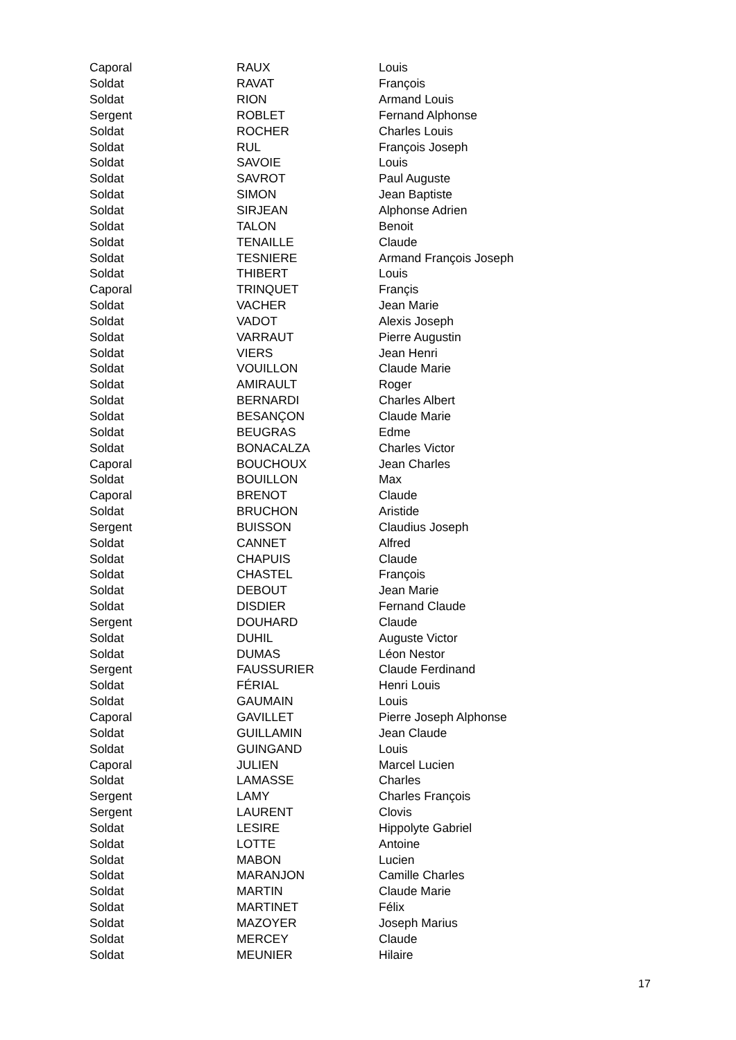| Caporal | RAUX | Louis |
| Soldat | RAVAT | François |
| Soldat | RION | Armand Louis |
| Sergent | ROBLET | Fernand Alphonse |
| Soldat | ROCHER | Charles Louis |
| Soldat | RUL | François Joseph |
| Soldat | SAVOIE | Louis |
| Soldat | SAVROT | Paul Auguste |
| Soldat | SIMON | Jean Baptiste |
| Soldat | SIRJEAN | Alphonse Adrien |
| Soldat | TALON | Benoit |
| Soldat | TENAILLE | Claude |
| Soldat | TESNIERE | Armand François Joseph |
| Soldat | THIBERT | Louis |
| Caporal | TRINQUET | Françis |
| Soldat | VACHER | Jean Marie |
| Soldat | VADOT | Alexis Joseph |
| Soldat | VARRAUT | Pierre Augustin |
| Soldat | VIERS | Jean Henri |
| Soldat | VOUILLON | Claude Marie |
| Soldat | AMIRAULT | Roger |
| Soldat | BERNARDI | Charles Albert |
| Soldat | BESANÇON | Claude Marie |
| Soldat | BEUGRAS | Edme |
| Soldat | BONACALZA | Charles Victor |
| Caporal | BOUCHOUX | Jean Charles |
| Soldat | BOUILLON | Max |
| Caporal | BRENOT | Claude |
| Soldat | BRUCHON | Aristide |
| Sergent | BUISSON | Claudius Joseph |
| Soldat | CANNET | Alfred |
| Soldat | CHAPUIS | Claude |
| Soldat | CHASTEL | François |
| Soldat | DEBOUT | Jean Marie |
| Soldat | DISDIER | Fernand Claude |
| Sergent | DOUHARD | Claude |
| Soldat | DUHIL | Auguste Victor |
| Soldat | DUMAS | Léon Nestor |
| Sergent | FAUSSURIER | Claude Ferdinand |
| Soldat | FÉRIAL | Henri Louis |
| Soldat | GAUMAIN | Louis |
| Caporal | GAVILLET | Pierre Joseph Alphonse |
| Soldat | GUILLAMIN | Jean Claude |
| Soldat | GUINGAND | Louis |
| Caporal | JULIEN | Marcel Lucien |
| Soldat | LAMASSE | Charles |
| Sergent | LAMY | Charles François |
| Sergent | LAURENT | Clovis |
| Soldat | LESIRE | Hippolyte Gabriel |
| Soldat | LOTTE | Antoine |
| Soldat | MABON | Lucien |
| Soldat | MARANJON | Camille Charles |
| Soldat | MARTIN | Claude Marie |
| Soldat | MARTINET | Félix |
| Soldat | MAZOYER | Joseph Marius |
| Soldat | MERCEY | Claude |
| Soldat | MEUNIER | Hilaire |
17